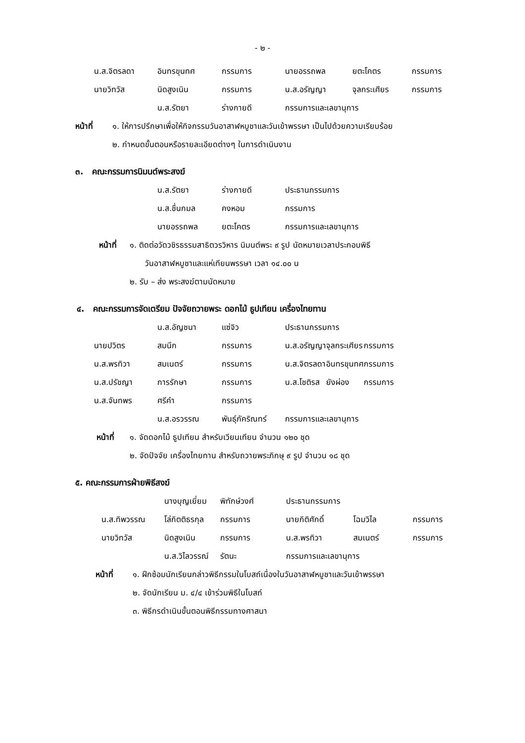- ๒ -
| น.ส.จิตรลดา | อินทรขุนทศ | กรรมการ | นายอรรถพล | ยตะโคตร | กรรมการ |
| นายวิทวัส | นิดสูงเนิน | กรรมการ | น.ส.อรัญญา | จุลกระเศียร | กรรมการ |
| | น.ส.รัตยา | ร่างกายดี | กรรมการและเลขานุการ | | |
หน้าที่ ๑. ให้การปรึกษาเพื่อให้กิจกรรมวันอาสาฬหบูชาและวันเข้าพรรษา เป็นไปด้วยความเรียบร้อย
๒. กำหนดขั้นตอนหรือรายละเอียดต่างๆ ในการดำเนินงาน
๓. คณะกรรมการนิมนต์พระสงฆ์
| | น.ส.รัตยา | ร่างกายดี | ประธานกรรมการ |
| | น.ส.ชื่นกมล | คงหอม | กรรมการ |
| | นายอรรถพล | ยตะโคตร | กรรมการและเลขานุการ |
หน้าที่ ๑. ติดต่อวัดวชิรธรรมสาธิตวรวิหาร นิมนต์พระ ๙ รูป นัดหมายเวลาประกอบพิธี
วันอาสาฬหบูชาและแห่เทียนพรรษา เวลา ๑๔.๐๐ น
๒. รับ – ส่ง พระสงฆ์ตามนัดหมาย
๔. คณะกรรมการจัดเตรียม ปัจจัยถวายพระ ดอกไม้ ธูปเทียน เครื่องไทยทาน
| | น.ส.อัญชนา | แซ่จิว | ประธานกรรมการ | | |
| นายปวิตร | สมนึก | กรรมการ | น.ส.อรัญญา | จุลกระเศียร | กรรมการ |
| น.ส.พรทิวา | สมเนตร์ | กรรมการ | น.ส.จิตรลดา | อินทรขุนทศ | กรรมการ |
| น.ส.ปรัชญา | การรักษา | กรรมการ | น.ส.โชติรส | ยังผ่อง | กรรมการ |
| น.ส.จันทพร | ศรีคำ | กรรมการ | | | |
| | น.ส.อรวรรณ | พันธุ์ภัคริณทร์ | กรรมการและเลขานุการ | | |
หน้าที่ ๑. จัดดอกไม้ ธูปเทียน สำหรับเวียนเทียน จำนวน ๑๒๐ ชุด
๒. จัดปัจจัย เครื่องไทยทาน สำหรับถวายพระภิกษุ ๙ รูป จำนวน ๑๘ ชุด
๕. คณะกรรมการฝ่ายพิธีสงฆ์
| | นางบุญเยี่ยม | พิทักษ์วงศ์ | ประธานกรรมการ | | |
| น.ส.ทิพวรรณ | โล่กิตติธรกุล | กรรมการ | นายกิติศักดิ์ | โฉมวิไล | กรรมการ |
| นายวิทวัส | นิดสูงเนิน | กรรมการ | น.ส.พรทิวา | สมเนตร์ | กรรมการ |
| | น.ส.วิไลวรรณ์ | รัตนะ | กรรมการและเลขานุการ | | |
หน้าที่ ๑. ฝึกซ้อมนักเรียนกล่าวพิธีกรรมในโบสถ์เนื่องในวันอาสาฬหบูชาและวันเข้าพรรษา
๒. จัดนักเรียน ม. ๔/๔ เข้าร่วมพิธีในโบสถ์
๓. พิธีกรดำเนินขั้นตอนพิธีกรรมทางศาสนา